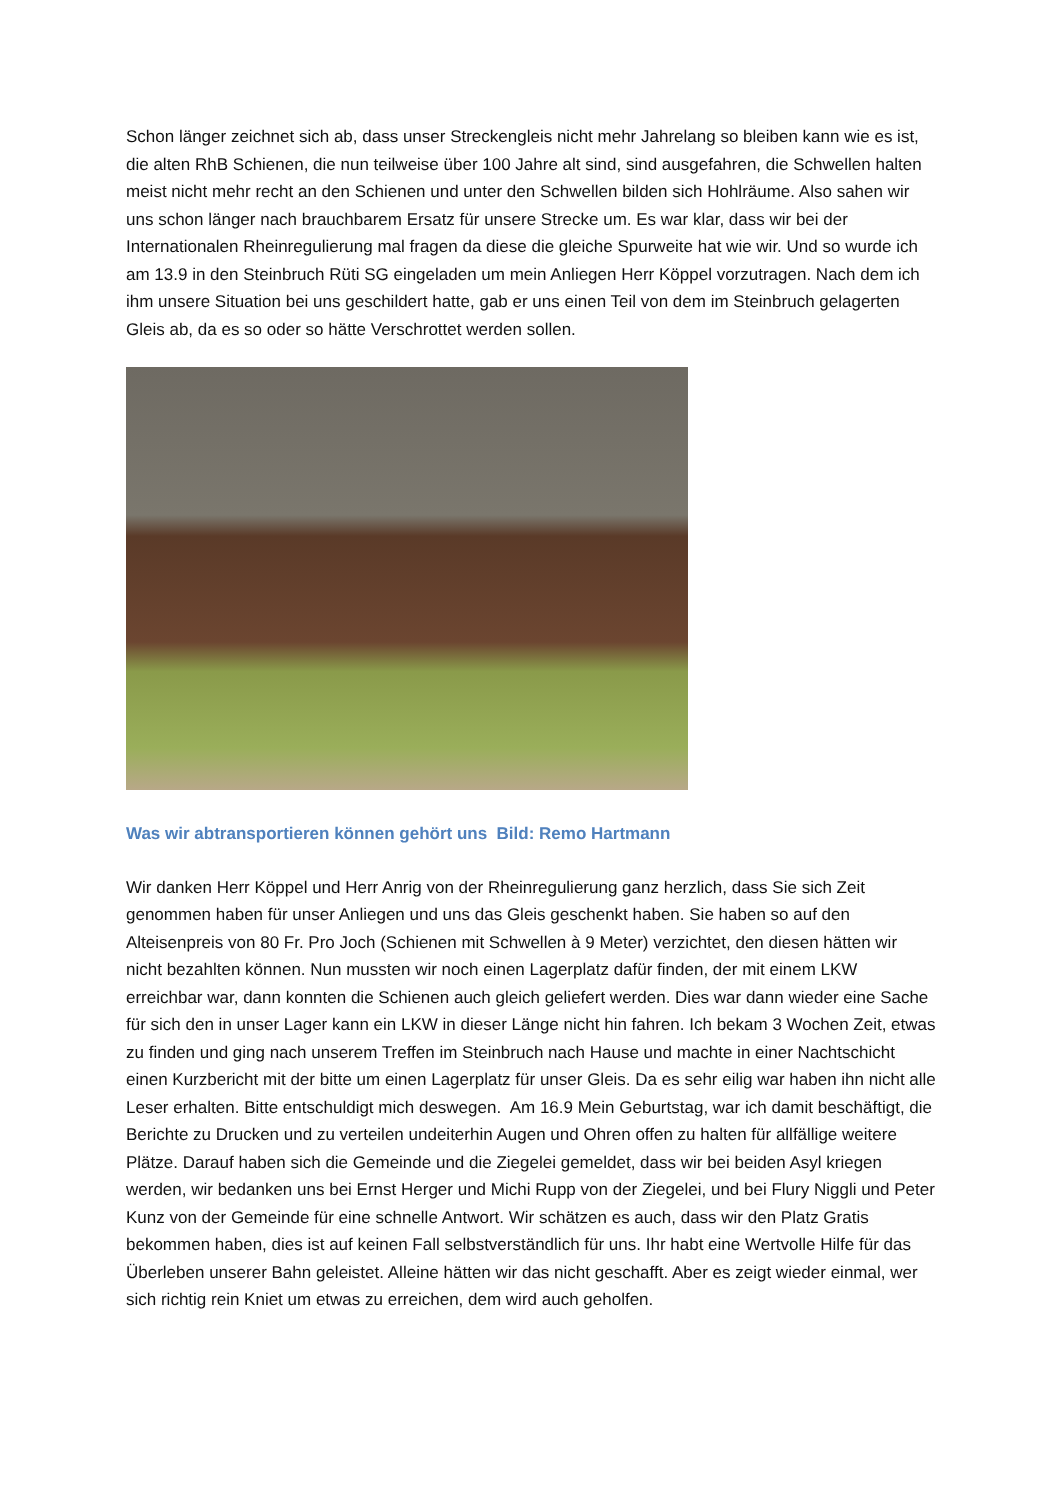Schon länger zeichnet sich ab, dass unser Streckengleis nicht mehr Jahrelang so bleiben kann wie es ist, die alten RhB Schienen, die nun teilweise über 100 Jahre alt sind, sind ausgefahren, die Schwellen halten meist nicht mehr recht an den Schienen und unter den Schwellen bilden sich Hohlräume. Also sahen wir uns schon länger nach brauchbarem Ersatz für unsere Strecke um. Es war klar, dass wir bei der Internationalen Rheinregulierung mal fragen da diese die gleiche Spurweite hat wie wir. Und so wurde ich am 13.9 in den Steinbruch Rüti SG eingeladen um mein Anliegen Herr Köppel vorzutragen. Nach dem ich ihm unsere Situation bei uns geschildert hatte, gab er uns einen Teil von dem im Steinbruch gelagerten Gleis ab, da es so oder so hätte Verschrottet werden sollen.
Was wir abtransportieren können gehört uns Bild: Remo Hartmann
Wir danken Herr Köppel und Herr Anrig von der Rheinregulierung ganz herzlich, dass Sie sich Zeit genommen haben für unser Anliegen und uns das Gleis geschenkt haben. Sie haben so auf den Alteisenpreis von 80 Fr. Pro Joch (Schienen mit Schwellen à 9 Meter) verzichtet, den diesen hätten wir nicht bezahlten können. Nun mussten wir noch einen Lagerplatz dafür finden, der mit einem LKW erreichbar war, dann konnten die Schienen auch gleich geliefert werden. Dies war dann wieder eine Sache für sich den in unser Lager kann ein LKW in dieser Länge nicht hin fahren. Ich bekam 3 Wochen Zeit, etwas zu finden und ging nach unserem Treffen im Steinbruch nach Hause und machte in einer Nachtschicht einen Kurzbericht mit der bitte um einen Lagerplatz für unser Gleis. Da es sehr eilig war haben ihn nicht alle Leser erhalten. Bitte entschuldigt mich deswegen. Am 16.9 Mein Geburtstag, war ich damit beschäftigt, die Berichte zu Drucken und zu verteilen undeiterhin Augen und Ohren offen zu halten für allfällige weitere Plätze. Darauf haben sich die Gemeinde und die Ziegelei gemeldet, dass wir bei beiden Asyl kriegen werden, wir bedanken uns bei Ernst Herger und Michi Rupp von der Ziegelei, und bei Flury Niggli und Peter Kunz von der Gemeinde für eine schnelle Antwort. Wir schätzen es auch, dass wir den Platz Gratis bekommen haben, dies ist auf keinen Fall selbstverständlich für uns. Ihr habt eine Wertvolle Hilfe für das Überleben unserer Bahn geleistet. Alleine hätten wir das nicht geschafft. Aber es zeigt wieder einmal, wer sich richtig rein Kniet um etwas zu erreichen, dem wird auch geholfen.